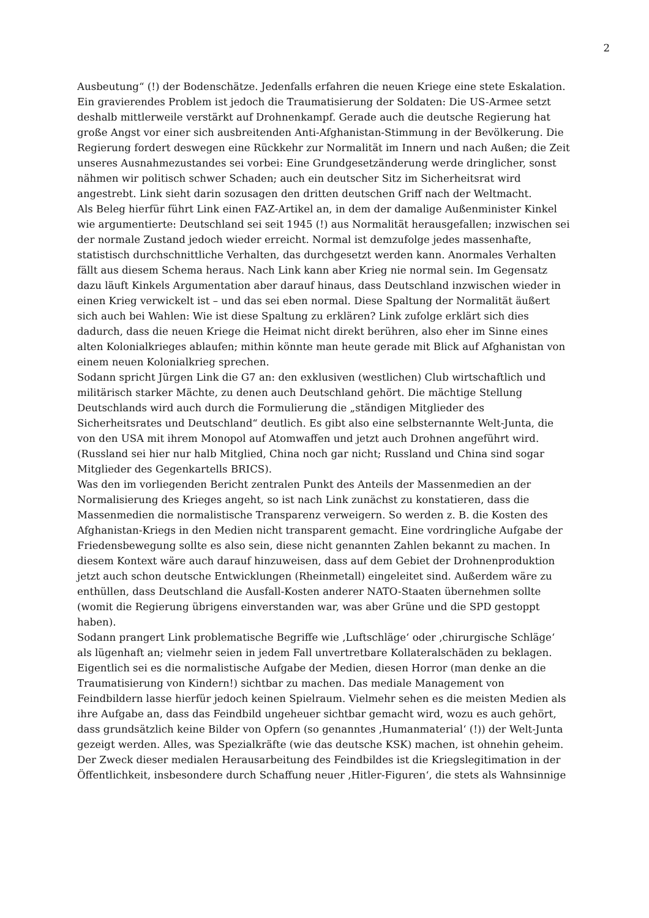2
Ausbeutung“ (!) der Bodenschätze. Jedenfalls erfahren die neuen Kriege eine stete Eskalation.
Ein gravierendes Problem ist jedoch die Traumatisierung der Soldaten: Die US-Armee setzt deshalb mittlerweile verstärkt auf Drohnenkampf. Gerade auch die deutsche Regierung hat große Angst vor einer sich ausbreitenden Anti-Afghanistan-Stimmung in der Bevölkerung. Die Regierung fordert deswegen eine Rückkehr zur Normalität im Innern und nach Außen; die Zeit unseres Ausnahmezustandes sei vorbei: Eine Grundgesetzänderung werde dringlicher, sonst nähmen wir politisch schwer Schaden; auch ein deutscher Sitz im Sicherheitsrat wird angestrebt. Link sieht darin sozusagen den dritten deutschen Griff nach der Weltmacht.
Als Beleg hierfür führt Link einen FAZ-Artikel an, in dem der damalige Außenminister Kinkel wie argumentierte: Deutschland sei seit 1945 (!) aus Normalität herausgefallen; inzwischen sei der normale Zustand jedoch wieder erreicht. Normal ist demzufolge jedes massenhafte, statistisch durchschnittliche Verhalten, das durchgesetzt werden kann. Anormales Verhalten fällt aus diesem Schema heraus. Nach Link kann aber Krieg nie normal sein. Im Gegensatz dazu läuft Kinkels Argumentation aber darauf hinaus, dass Deutschland inzwischen wieder in einen Krieg verwickelt ist – und das sei eben normal. Diese Spaltung der Normalität äußert sich auch bei Wahlen: Wie ist diese Spaltung zu erklären? Link zufolge erklärt sich dies dadurch, dass die neuen Kriege die Heimat nicht direkt berühren, also eher im Sinne eines alten Kolonialkrieges ablaufen; mithin könnte man heute gerade mit Blick auf Afghanistan von einem neuen Kolonialkrieg sprechen.
Sodann spricht Jürgen Link die G7 an: den exklusiven (westlichen) Club wirtschaftlich und militärisch starker Mächte, zu denen auch Deutschland gehört. Die mächtige Stellung Deutschlands wird auch durch die Formulierung die „ständigen Mitglieder des Sicherheitsrates und Deutschland“ deutlich. Es gibt also eine selbsternannte Welt-Junta, die von den USA mit ihrem Monopol auf Atomwaffen und jetzt auch Drohnen angeführt wird. (Russland sei hier nur halb Mitglied, China noch gar nicht; Russland und China sind sogar Mitglieder des Gegenkartells BRICS).
Was den im vorliegenden Bericht zentralen Punkt des Anteils der Massenmedien an der Normalisierung des Krieges angeht, so ist nach Link zunächst zu konstatieren, dass die Massenmedien die normalistische Transparenz verweigern. So werden z. B. die Kosten des Afghanistan-Kriegs in den Medien nicht transparent gemacht. Eine vordringliche Aufgabe der Friedensbewegung sollte es also sein, diese nicht genannten Zahlen bekannt zu machen. In diesem Kontext wäre auch darauf hinzuweisen, dass auf dem Gebiet der Drohnenproduktion jetzt auch schon deutsche Entwicklungen (Rheinmetall) eingeleitet sind. Außerdem wäre zu enthüllen, dass Deutschland die Ausfall-Kosten anderer NATO-Staaten übernehmen sollte (womit die Regierung übrigens einverstanden war, was aber Grüne und die SPD gestoppt haben).
Sodann prangert Link problematische Begriffe wie ‚Luftschläge‘ oder ‚chirurgische Schläge‘ als lügenhaft an; vielmehr seien in jedem Fall unvertretbare Kollateralschäden zu beklagen. Eigentlich sei es die normalistische Aufgabe der Medien, diesen Horror (man denke an die Traumatisierung von Kindern!) sichtbar zu machen. Das mediale Management von Feindbildern lasse hierfür jedoch keinen Spielraum. Vielmehr sehen es die meisten Medien als ihre Aufgabe an, dass das Feindbild ungeheuer sichtbar gemacht wird, wozu es auch gehört, dass grundsätzlich keine Bilder von Opfern (so genanntes ‚Humanmaterial‘ (!)) der Welt-Junta gezeigt werden. Alles, was Spezialkräfte (wie das deutsche KSK) machen, ist ohnehin geheim. Der Zweck dieser medialen Herausarbeitung des Feindbildes ist die Kriegslegitimation in der Öffentlichkeit, insbesondere durch Schaffung neuer ‚Hitler-Figuren‘, die stets als Wahnsinnige